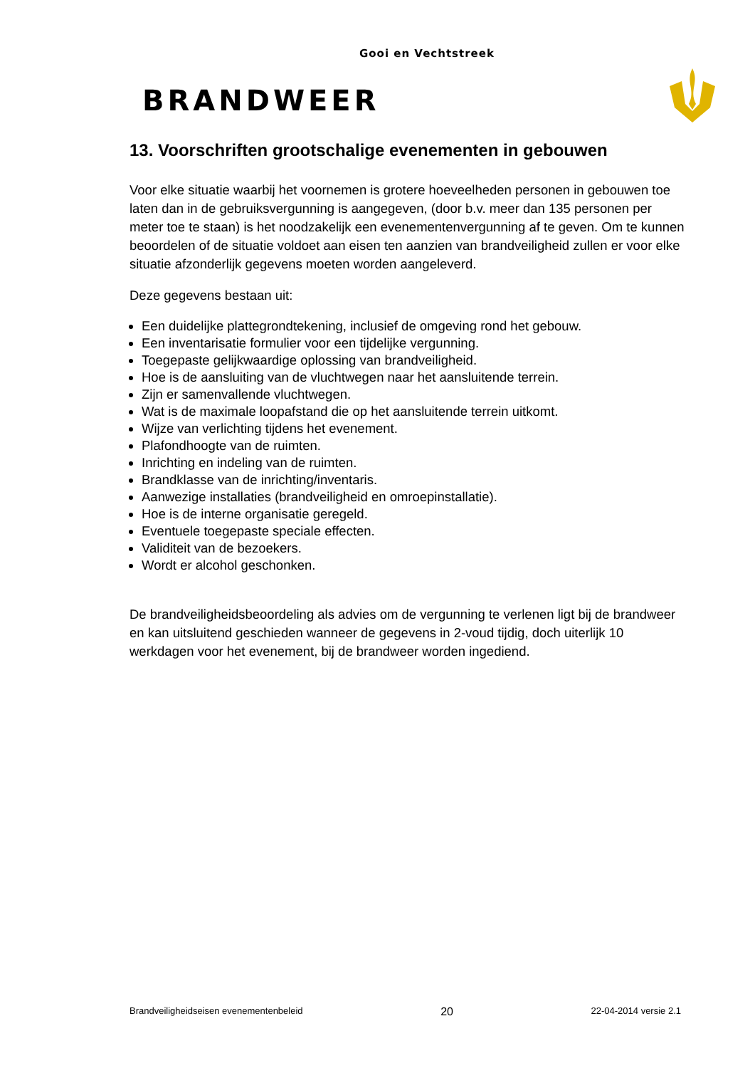Gooi en Vechtstreek
BRANDWEER
13. Voorschriften grootschalige evenementen in gebouwen
Voor elke situatie waarbij het voornemen is grotere hoeveelheden personen in gebouwen toe laten dan in de gebruiksvergunning is aangegeven, (door b.v. meer dan 135 personen per meter toe te staan) is het noodzakelijk een evenementenvergunning af te geven. Om te kunnen beoordelen of de situatie voldoet aan eisen ten aanzien van brandveiligheid zullen er voor elke situatie afzonderlijk gegevens moeten worden aangeleverd.
Deze gegevens bestaan uit:
Een duidelijke plattegrondtekening, inclusief de omgeving rond het gebouw.
Een inventarisatie formulier voor een tijdelijke vergunning.
Toegepaste gelijkwaardige oplossing van brandveiligheid.
Hoe is de aansluiting van de vluchtwegen naar het aansluitende terrein.
Zijn er samenvallende vluchtwegen.
Wat is de maximale loopafstand die op het aansluitende terrein uitkomt.
Wijze van verlichting tijdens het evenement.
Plafondhoogte van de ruimten.
Inrichting en indeling van de ruimten.
Brandklasse van de inrichting/inventaris.
Aanwezige installaties (brandveiligheid en omroepinstallatie).
Hoe is de interne organisatie geregeld.
Eventuele toegepaste speciale effecten.
Validiteit van de bezoekers.
Wordt er alcohol geschonken.
De brandveiligheidsbeoordeling als advies om de vergunning te verlenen ligt bij de brandweer en kan uitsluitend geschieden wanneer de gegevens in 2-voud tijdig, doch uiterlijk 10 werkdagen voor het evenement, bij de brandweer worden ingediend.
Brandveiligheidseisen evenementenbeleid 20 22-04-2014 versie 2.1